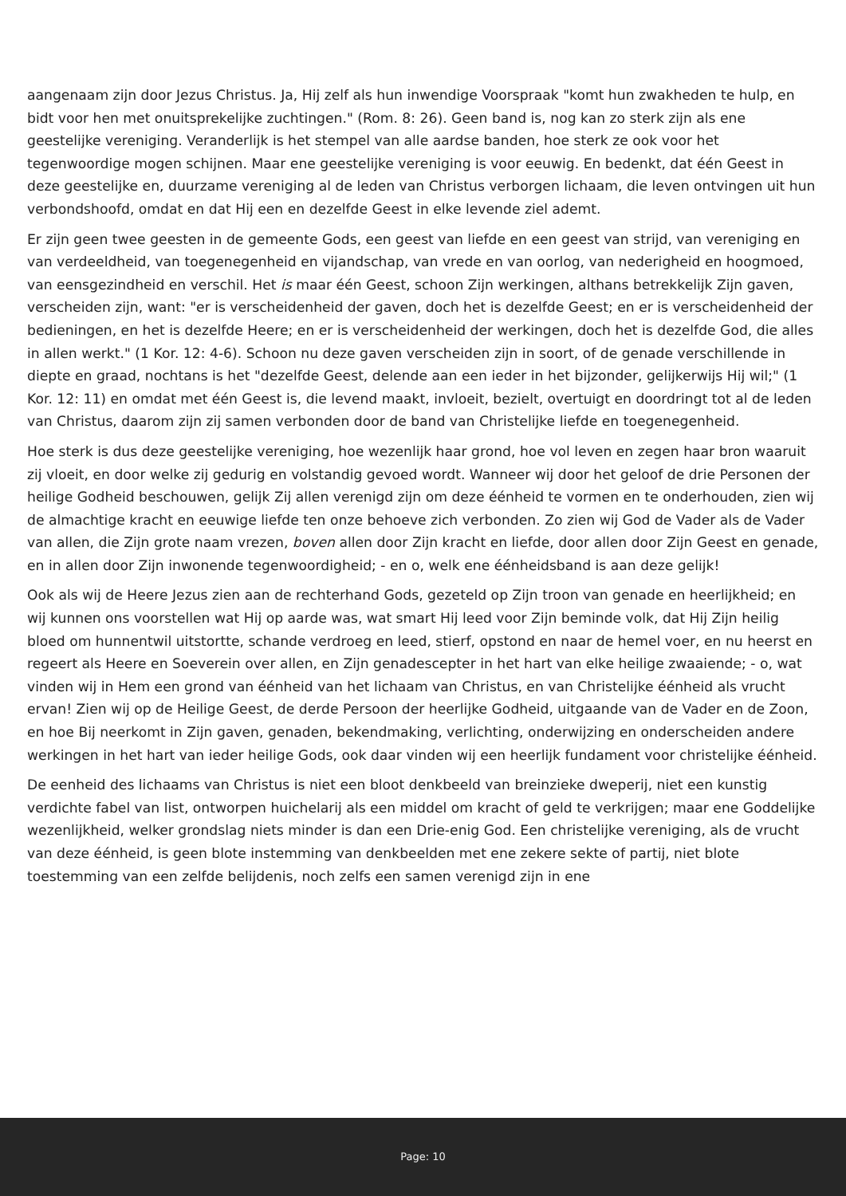aangenaam zijn door Jezus Christus. Ja, Hij zelf als hun inwendige Voorspraak "komt hun zwakheden te hulp, en bidt voor hen met onuitsprekelijke zuchtingen." (Rom. 8: 26). Geen band is, nog kan zo sterk zijn als ene geestelijke vereniging. Veranderlijk is het stempel van alle aardse banden, hoe sterk ze ook voor het tegenwoordige mogen schijnen. Maar ene geestelijke vereniging is voor eeuwig. En bedenkt, dat één Geest in deze geestelijke en, duurzame vereniging al de leden van Christus verborgen lichaam, die leven ontvingen uit hun verbondshoofd, omdat en dat Hij een en dezelfde Geest in elke levende ziel ademt.
Er zijn geen twee geesten in de gemeente Gods, een geest van liefde en een geest van strijd, van vereniging en van verdeeldheid, van toegenegenheid en vijandschap, van vrede en van oorlog, van nederigheid en hoogmoed, van eensgezindheid en verschil. Het is maar één Geest, schoon Zijn werkingen, althans betrekkelijk Zijn gaven, verscheiden zijn, want: "er is verscheidenheid der gaven, doch het is dezelfde Geest; en er is verscheidenheid der bedieningen, en het is dezelfde Heere; en er is verscheidenheid der werkingen, doch het is dezelfde God, die alles in allen werkt." (1 Kor. 12: 4-6). Schoon nu deze gaven verscheiden zijn in soort, of de genade verschillende in diepte en graad, nochtans is het "dezelfde Geest, delende aan een ieder in het bijzonder, gelijkerwijs Hij wil;" (1 Kor. 12: 11) en omdat met één Geest is, die levend maakt, invloeit, bezielt, overtuigt en doordringt tot al de leden van Christus, daarom zijn zij samen verbonden door de band van Christelijke liefde en toegenegenheid.
Hoe sterk is dus deze geestelijke vereniging, hoe wezenlijk haar grond, hoe vol leven en zegen haar bron waaruit zij vloeit, en door welke zij gedurig en volstandig gevoed wordt. Wanneer wij door het geloof de drie Personen der heilige Godheid beschouwen, gelijk Zij allen verenigd zijn om deze éénheid te vormen en te onderhouden, zien wij de almachtige kracht en eeuwige liefde ten onze behoeve zich verbonden. Zo zien wij God de Vader als de Vader van allen, die Zijn grote naam vrezen, boven allen door Zijn kracht en liefde, door allen door Zijn Geest en genade, en in allen door Zijn inwonende tegenwoordigheid; - en o, welk ene éénheidsband is aan deze gelijk!
Ook als wij de Heere Jezus zien aan de rechterhand Gods, gezeteld op Zijn troon van genade en heerlijkheid; en wij kunnen ons voorstellen wat Hij op aarde was, wat smart Hij leed voor Zijn beminde volk, dat Hij Zijn heilig bloed om hunnentwil uitstortte, schande verdroeg en leed, stierf, opstond en naar de hemel voer, en nu heerst en regeert als Heere en Soeverein over allen, en Zijn genadescepter in het hart van elke heilige zwaaiende; - o, wat vinden wij in Hem een grond van éénheid van het lichaam van Christus, en van Christelijke éénheid als vrucht ervan! Zien wij op de Heilige Geest, de derde Persoon der heerlijke Godheid, uitgaande van de Vader en de Zoon, en hoe Bij neerkomt in Zijn gaven, genaden, bekendmaking, verlichting, onderwijzing en onderscheiden andere werkingen in het hart van ieder heilige Gods, ook daar vinden wij een heerlijk fundament voor christelijke éénheid.
De eenheid des lichaams van Christus is niet een bloot denkbeeld van breinzieke dweperij, niet een kunstig verdichte fabel van list, ontworpen huichelarij als een middel om kracht of geld te verkrijgen; maar ene Goddelijke wezenlijkheid, welker grondslag niets minder is dan een Drie-enig God. Een christelijke vereniging, als de vrucht van deze éénheid, is geen blote instemming van denkbeelden met ene zekere sekte of partij, niet blote toestemming van een zelfde belijdenis, noch zelfs een samen verenigd zijn in ene
Page: 10